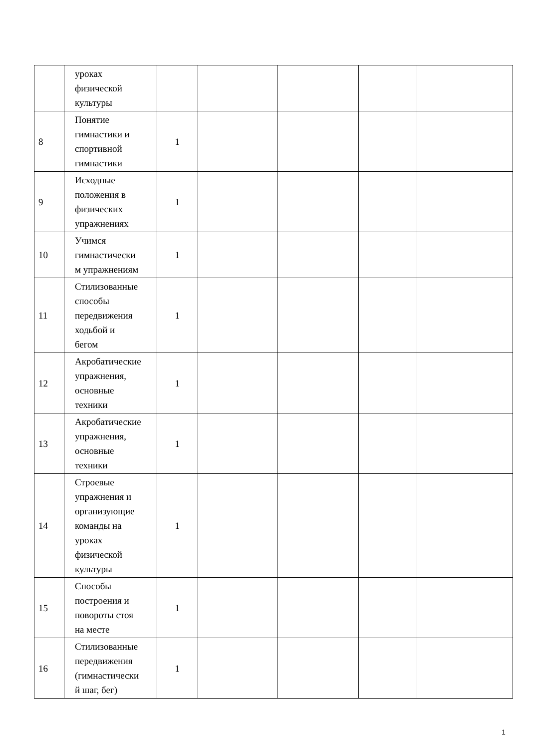| | уроках физической культуры | | | | | |
| 8 | Понятие гимнастики и спортивной гимнастики | 1 | | | | |
| 9 | Исходные положения в физических упражнениях | 1 | | | | |
| 10 | Учимся гимнастически м упражнениям | 1 | | | | |
| 11 | Стилизованные способы передвижения ходьбой и бегом | 1 | | | | |
| 12 | Акробатические упражнения, основные техники | 1 | | | | |
| 13 | Акробатические упражнения, основные техники | 1 | | | | |
| 14 | Строевые упражнения и организующие команды на уроках физической культуры | 1 | | | | |
| 15 | Способы построения и повороты стоя на месте | 1 | | | | |
| 16 | Стилизованные передвижения (гимнастически й шаг, бег) | 1 | | | | |
1